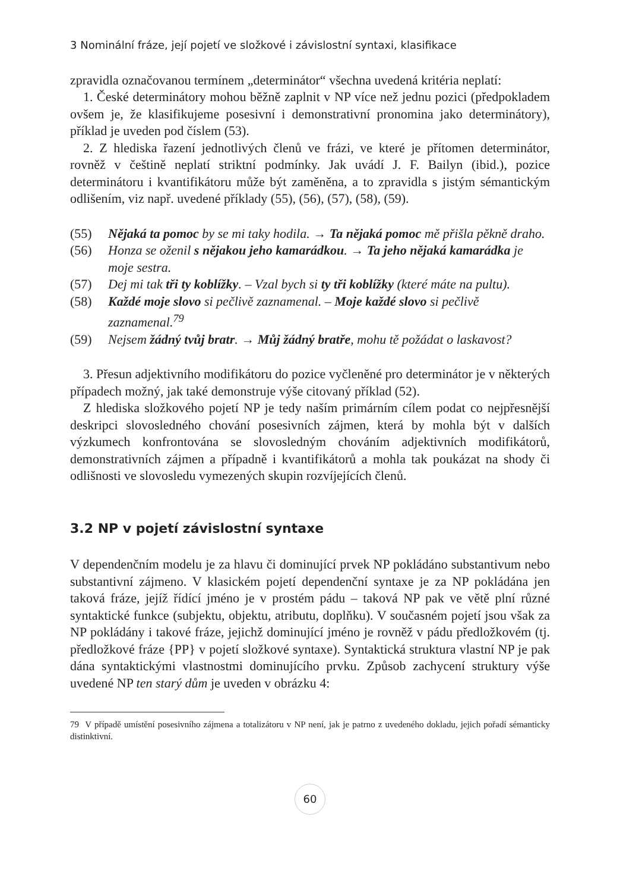3 Nominální fráze, její pojetí ve složkové i závislostní syntaxi, klasifikace
zpravidla označovanou termínem „determinátor“ všechna uvedená kritéria neplatí:
1. České determinátory mohou běžně zaplnit v NP více než jednu pozici (předpokladem ovšem je, že klasifikujeme posesivní i demonstrativní pronomina jako determinátory), příklad je uveden pod číslem (53).
2. Z hlediska řazení jednotlivých členů ve frázi, ve které je přítomen determinátor, rovněž v češtině neplatí striktní podmínky. Jak uvádí J. F. Bailyn (ibid.), pozice determinátoru i kvantifikátoru může být zaměněna, a to zpravidla s jistým sémantickým odlišením, viz např. uvedené příklady (55), (56), (57), (58), (59).
(55) Nějaká ta pomoc by se mi taky hodila. → Ta nějaká pomoc mě přišla pěkně draho.
(56) Honza se oženil s nějakou jeho kamarádkou. → Ta jeho nějaká kamarádka je moje sestra.
(57) Dej mi tak tři ty koblížky. – Vzal bych si ty tři koblížky (které máte na pultu).
(58) Každé moje slovo si pečlivě zaznamenal. – Moje každé slovo si pečlivě zaznamenal.<sup>79</sup>
(59) Nejsem žádný tvůj bratr. → Můj žádný bratře, mohu tě požádat o laskavost?
3. Přesun adjektivního modifikátoru do pozice vyčleněné pro determinátor je v některých případech možný, jak také demonstruje výše citovaný příklad (52).
Z hlediska složkového pojetí NP je tedy naším primárním cílem podat co nejpřesnější deskripci slovosledného chování posesivních zájmen, která by mohla být v dalších výzkumech konfrontována se slovosledným chováním adjektivních modifikátorů, demonstrativních zájmen a případně i kvantifikátorů a mohla tak poukázat na shody či odlišnosti ve slovosledu vymezených skupin rozvíjejících členů.
3.2 NP v pojetí závislostní syntaxe
V dependenčním modelu je za hlavu či dominující prvek NP pokládáno substantivum nebo substantivní zájmeno. V klasickém pojetí dependenční syntaxe je za NP pokládána jen taková fráze, jejíž řídící jméno je v prostém pádu – taková NP pak ve větě plní různé syntaktické funkce (subjektu, objektu, atributu, doplňku). V současném pojetí jsou však za NP pokládány i takové fráze, jejichž dominující jméno je rovněž v pádu předložkovém (tj. předložkové fráze {PP} v pojetí složkové syntaxe). Syntaktická struktura vlastní NP je pak dána syntaktickými vlastnostmi dominujícího prvku. Způsob zachycení struktury výše uvedené NP ten starý dům je uveden v obrázku 4:
79 V případě umístění posesivního zájmena a totalizátoru v NP není, jak je patrno z uvedeného dokladu, jejich pořadí sémanticky distinktivní.
60